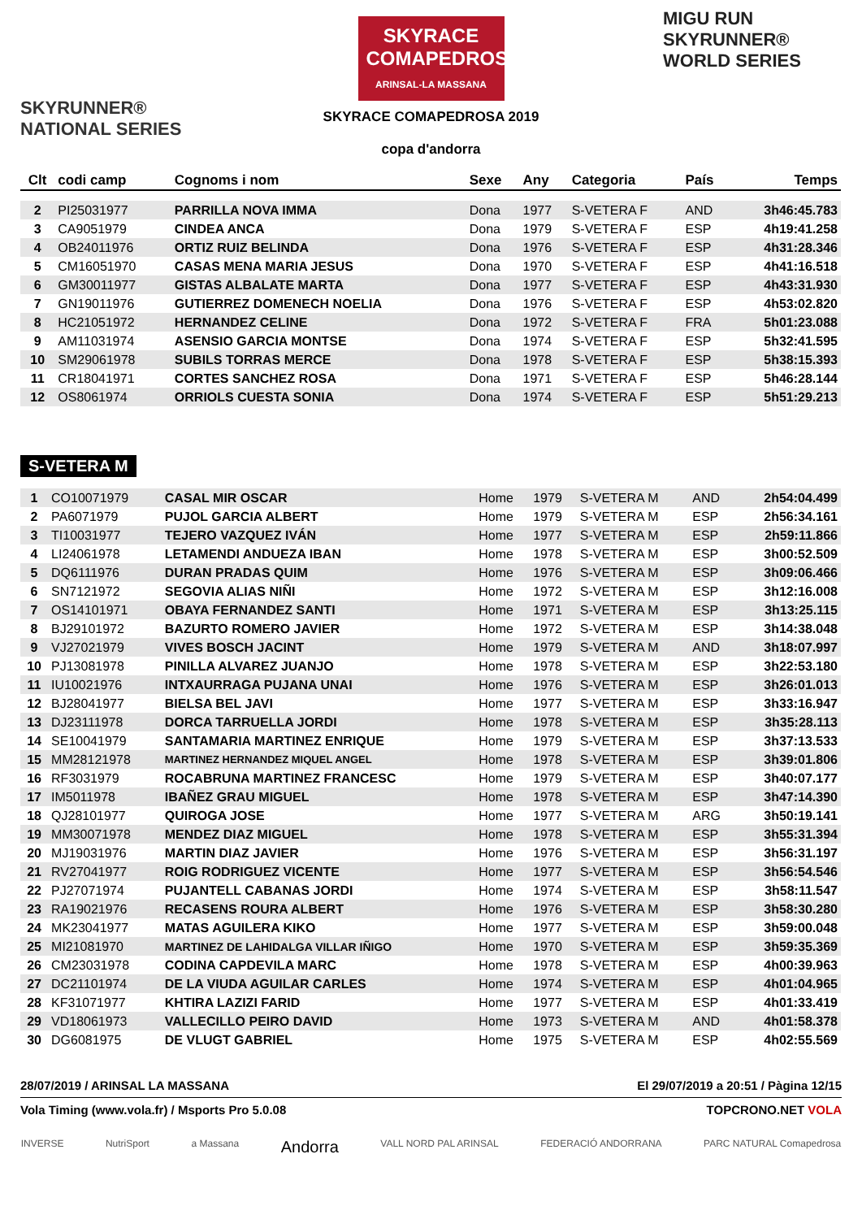SKYRUNNER®
NATIONAL SERIES
SKYRACE COMAPEDROSA
ARINSAL-LA MASSANA
SKYRACE COMAPEDROSA 2019
copa d'andorra
MIGU RUN
SKYRUNNER®
WORLD SERIES
| Clt | codi camp | Cognoms i nom | Sexe | Any | Categoria | País | Temps |
| --- | --- | --- | --- | --- | --- | --- | --- |
| 2 | PI25031977 | PARRILLA NOVA IMMA | Dona | 1977 | S-VETERA F | AND | 3h46:45.783 |
| 3 | CA9051979 | CINDEA ANCA | Dona | 1979 | S-VETERA F | ESP | 4h19:41.258 |
| 4 | OB24011976 | ORTIZ RUIZ BELINDA | Dona | 1976 | S-VETERA F | ESP | 4h31:28.346 |
| 5 | CM16051970 | CASAS MENA MARIA JESUS | Dona | 1970 | S-VETERA F | ESP | 4h41:16.518 |
| 6 | GM30011977 | GISTAS ALBALATE MARTA | Dona | 1977 | S-VETERA F | ESP | 4h43:31.930 |
| 7 | GN19011976 | GUTIERREZ DOMENECH NOELIA | Dona | 1976 | S-VETERA F | ESP | 4h53:02.820 |
| 8 | HC21051972 | HERNANDEZ CELINE | Dona | 1972 | S-VETERA F | FRA | 5h01:23.088 |
| 9 | AM11031974 | ASENSIO GARCIA MONTSE | Dona | 1974 | S-VETERA F | ESP | 5h32:41.595 |
| 10 | SM29061978 | SUBILS TORRAS MERCE | Dona | 1978 | S-VETERA F | ESP | 5h38:15.393 |
| 11 | CR18041971 | CORTES SANCHEZ ROSA | Dona | 1971 | S-VETERA F | ESP | 5h46:28.144 |
| 12 | OS8061974 | ORRIOLS CUESTA SONIA | Dona | 1974 | S-VETERA F | ESP | 5h51:29.213 |
S-VETERA M
| 1 | CO10071979 | CASAL MIR OSCAR | Home | 1979 | S-VETERA M | AND | 2h54:04.499 |
| 2 | PA6071979 | PUJOL GARCIA ALBERT | Home | 1979 | S-VETERA M | ESP | 2h56:34.161 |
| 3 | TI10031977 | TEJERO VAZQUEZ IVÁN | Home | 1977 | S-VETERA M | ESP | 2h59:11.866 |
| 4 | LI24061978 | LETAMENDI ANDUEZA IBAN | Home | 1978 | S-VETERA M | ESP | 3h00:52.509 |
| 5 | DQ6111976 | DURAN PRADAS QUIM | Home | 1976 | S-VETERA M | ESP | 3h09:06.466 |
| 6 | SN7121972 | SEGOVIA ALIAS NIÑI | Home | 1972 | S-VETERA M | ESP | 3h12:16.008 |
| 7 | OS14101971 | OBAYA FERNANDEZ SANTI | Home | 1971 | S-VETERA M | ESP | 3h13:25.115 |
| 8 | BJ29101972 | BAZURTO ROMERO JAVIER | Home | 1972 | S-VETERA M | ESP | 3h14:38.048 |
| 9 | VJ27021979 | VIVES BOSCH JACINT | Home | 1979 | S-VETERA M | AND | 3h18:07.997 |
| 10 | PJ13081978 | PINILLA ALVAREZ JUANJO | Home | 1978 | S-VETERA M | ESP | 3h22:53.180 |
| 11 | IU10021976 | INTXAURRAGA PUJANA UNAI | Home | 1976 | S-VETERA M | ESP | 3h26:01.013 |
| 12 | BJ28041977 | BIELSA BEL JAVI | Home | 1977 | S-VETERA M | ESP | 3h33:16.947 |
| 13 | DJ23111978 | DORCA TARRUELLA JORDI | Home | 1978 | S-VETERA M | ESP | 3h35:28.113 |
| 14 | SE10041979 | SANTAMARIA MARTINEZ ENRIQUE | Home | 1979 | S-VETERA M | ESP | 3h37:13.533 |
| 15 | MM28121978 | MARTINEZ HERNANDEZ MIQUEL ANGEL | Home | 1978 | S-VETERA M | ESP | 3h39:01.806 |
| 16 | RF3031979 | ROCABRUNA MARTINEZ FRANCESC | Home | 1979 | S-VETERA M | ESP | 3h40:07.177 |
| 17 | IM5011978 | IBAÑEZ GRAU MIGUEL | Home | 1978 | S-VETERA M | ESP | 3h47:14.390 |
| 18 | QJ28101977 | QUIROGA JOSE | Home | 1977 | S-VETERA M | ARG | 3h50:19.141 |
| 19 | MM30071978 | MENDEZ DIAZ MIGUEL | Home | 1978 | S-VETERA M | ESP | 3h55:31.394 |
| 20 | MJ19031976 | MARTIN DIAZ JAVIER | Home | 1976 | S-VETERA M | ESP | 3h56:31.197 |
| 21 | RV27041977 | ROIG RODRIGUEZ VICENTE | Home | 1977 | S-VETERA M | ESP | 3h56:54.546 |
| 22 | PJ27071974 | PUJANTELL CABANAS JORDI | Home | 1974 | S-VETERA M | ESP | 3h58:11.547 |
| 23 | RA19021976 | RECASENS ROURA ALBERT | Home | 1976 | S-VETERA M | ESP | 3h58:30.280 |
| 24 | MK23041977 | MATAS AGUILERA KIKO | Home | 1977 | S-VETERA M | ESP | 3h59:00.048 |
| 25 | MI21081970 | MARTINEZ DE LAHIDALGA VILLAR IÑIGO | Home | 1970 | S-VETERA M | ESP | 3h59:35.369 |
| 26 | CM23031978 | CODINA CAPDEVILA MARC | Home | 1978 | S-VETERA M | ESP | 4h00:39.963 |
| 27 | DC21101974 | DE LA VIUDA AGUILAR CARLES | Home | 1974 | S-VETERA M | ESP | 4h01:04.965 |
| 28 | KF31071977 | KHTIRA LAZIZI FARID | Home | 1977 | S-VETERA M | ESP | 4h01:33.419 |
| 29 | VD18061973 | VALLECILLO PEIRO DAVID | Home | 1973 | S-VETERA M | AND | 4h01:58.378 |
| 30 | DG6081975 | DE VLUGT GABRIEL | Home | 1975 | S-VETERA M | ESP | 4h02:55.569 |
28/07/2019 / ARINSAL LA MASSANA El 29/07/2019 a 20:51 / Pàgina 12/15
Vola Timing (www.vola.fr) / Msports Pro 5.0.08 TOPCRONO.NET VOLA
INVERSE NutriSport a Massana Andorra VALL NORD PAL ARINSAL FEDERACIÓ ANDORRANA PARC NATURAL Comapedrosa